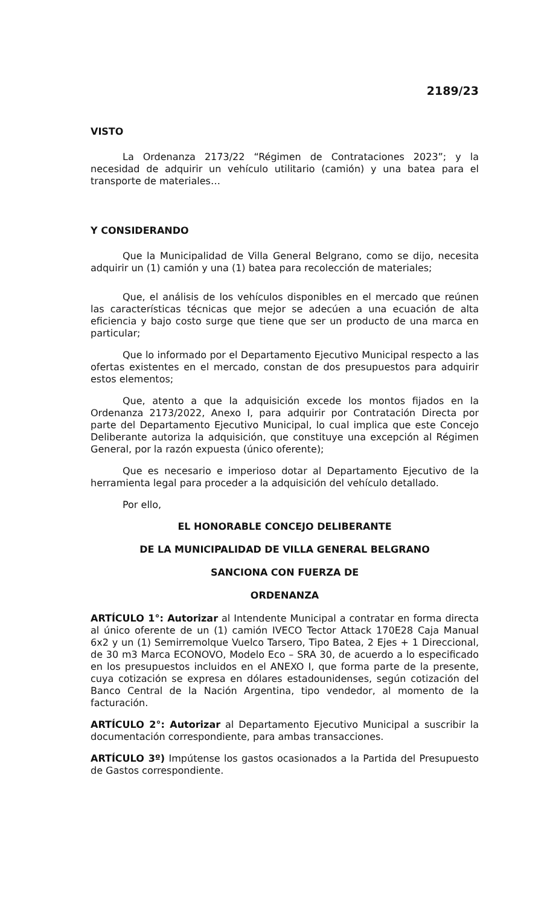2189/23
VISTO
La Ordenanza 2173/22 “Régimen de Contrataciones 2023”; y la necesidad de adquirir un vehículo utilitario (camión) y una batea para el transporte de materiales…
Y CONSIDERANDO
Que la Municipalidad de Villa General Belgrano, como se dijo, necesita adquirir un (1) camión y una (1) batea para recolección de materiales;
Que, el análisis de los vehículos disponibles en el mercado que reúnen las características técnicas que mejor se adecúen a una ecuación de alta eficiencia y bajo costo surge que tiene que ser un producto de una marca en particular;
Que lo informado por el Departamento Ejecutivo Municipal respecto a las ofertas existentes en el mercado, constan de dos presupuestos para adquirir estos elementos;
Que, atento a que la adquisición excede los montos fijados en la Ordenanza 2173/2022, Anexo I, para adquirir por Contratación Directa por parte del Departamento Ejecutivo Municipal, lo cual implica que este Concejo Deliberante autoriza la adquisición, que constituye una excepción al Régimen General, por la razón expuesta (único oferente);
Que es necesario e imperioso dotar al Departamento Ejecutivo de la herramienta legal para proceder a la adquisición del vehículo detallado.
Por ello,
EL HONORABLE CONCEJO DELIBERANTE
DE LA MUNICIPALIDAD DE VILLA GENERAL BELGRANO
SANCIONA CON FUERZA DE
ORDENANZA
ARTÍCULO 1°: Autorizar al Intendente Municipal a contratar en forma directa al único oferente de un (1) camión IVECO Tector Attack 170E28 Caja Manual 6x2 y un (1) Semirremolque Vuelco Tarsero, Tipo Batea, 2 Ejes + 1 Direccional, de 30 m3 Marca ECONOVO, Modelo Eco – SRA 30, de acuerdo a lo especificado en los presupuestos incluidos en el ANEXO I, que forma parte de la presente, cuya cotización se expresa en dólares estadounidenses, según cotización del Banco Central de la Nación Argentina, tipo vendedor, al momento de la facturación.
ARTÍCULO 2°: Autorizar al Departamento Ejecutivo Municipal a suscribir la documentación correspondiente, para ambas transacciones.
ARTÍCULO 3º) Impútense los gastos ocasionados a la Partida del Presupuesto de Gastos correspondiente.